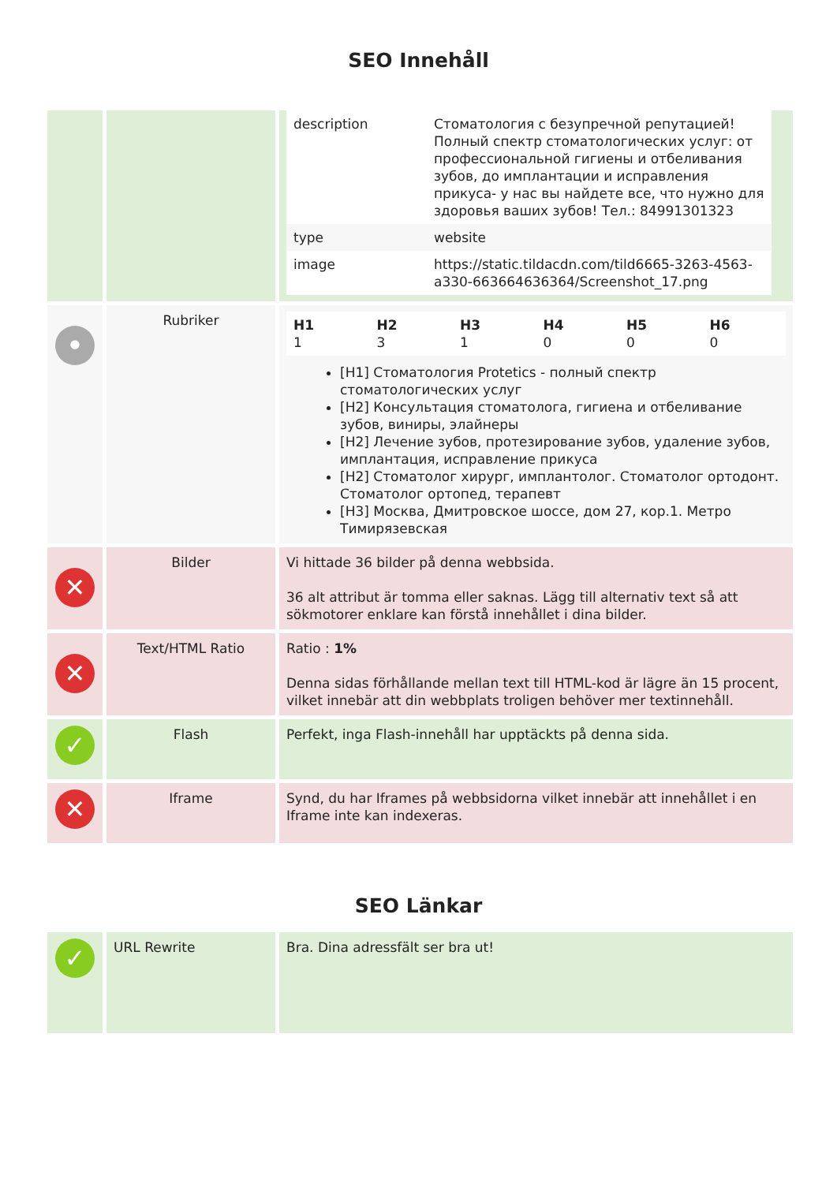SEO Innehåll
| | | / description / Стоматология с безупречной репутацией! Полный спектр стоматологических услуг: от профессиональной гигиены и отбеливания зубов, до имплантации и исправления прикуса- у нас вы найдете все, что нужно для здоровья ваших зубов! Тел.: 84991301323 / / type / website / / image / https://static.tildacdn.com/tild6665-3263-4563-a330-663664636364/Screenshot_17.png / |
| • | Rubriker | / H1 1 / H2 3 / H3 1 / H4 0 / H5 0 / H6 0 / [H1] Стоматология Protetics - полный спектр стоматологических услуг [H2] Консультация стоматолога, гигиена и отбеливание зубов, виниры, элайнеры [H2] Лечение зубов, протезирование зубов, удаление зубов, имплантация, исправление прикуса [H2] Стоматолог хирург, имплантолог. Стоматолог ортодонт. Стоматолог ортопед, терапевт [H3] Москва, Дмитровское шоссе, дом 27, кор.1. Метро Тимирязевская |
| ✕ | Bilder | Vi hittade 36 bilder på denna webbsida. 36 alt attribut är tomma eller saknas. Lägg till alternativ text så att sökmotorer enklare kan förstå innehållet i dina bilder. |
| ✕ | Text/HTML Ratio | Ratio : 1% Denna sidas förhållande mellan text till HTML-kod är lägre än 15 procent, vilket innebär att din webbplats troligen behöver mer textinnehåll. |
| ✓ | Flash | Perfekt, inga Flash-innehåll har upptäckts på denna sida. |
| ✕ | Iframe | Synd, du har Iframes på webbsidorna vilket innebär att innehållet i en Iframe inte kan indexeras. |
SEO Länkar
| ✓ | URL Rewrite | Bra. Dina adressfält ser bra ut! |